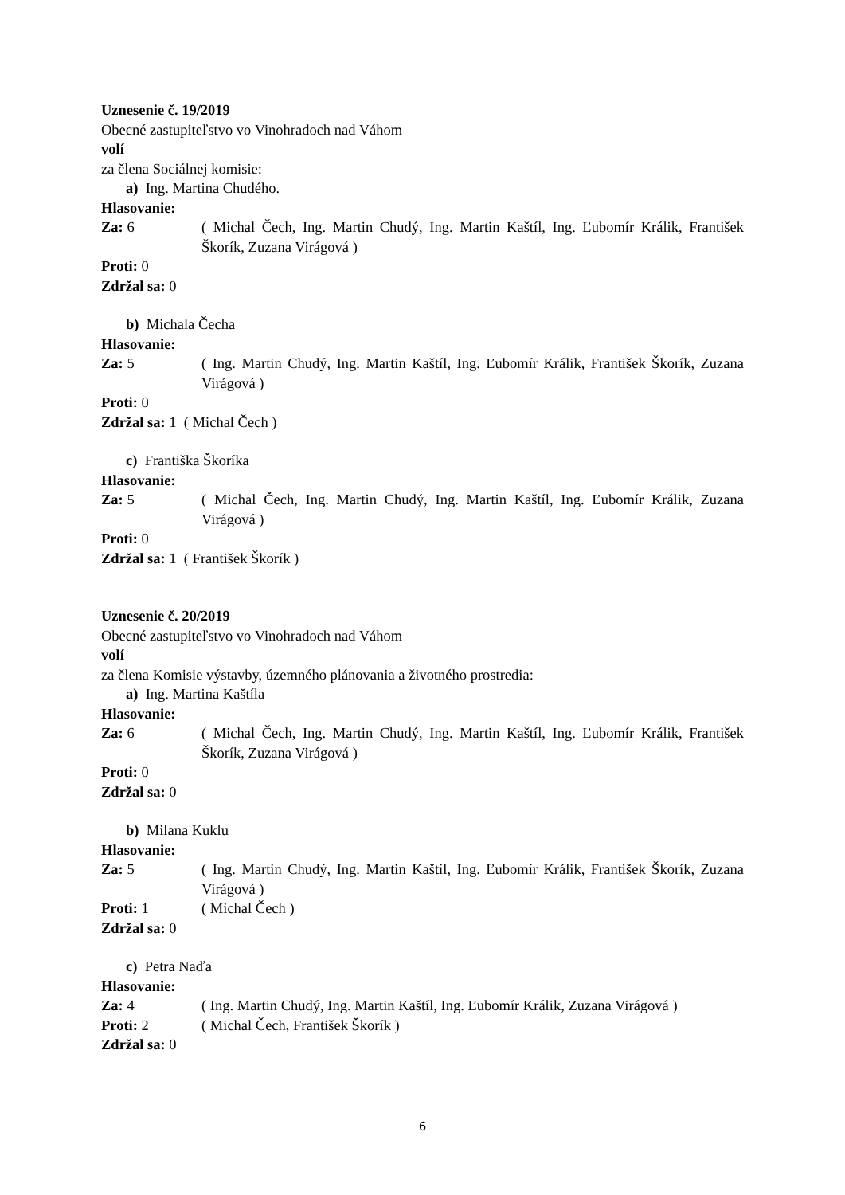Uznesenie č. 19/2019
Obecné zastupiteľstvo vo Vinohradoch nad Váhom
volí
za člena Sociálnej komisie:
a) Ing. Martina Chudého.
Hlasovanie:
Za: 6 ( Michal Čech, Ing. Martin Chudý, Ing. Martin Kaštíl, Ing. Ľubomír Králik, František Škorík, Zuzana Virágová )
Proti: 0
Zdržal sa: 0
b) Michala Čecha
Hlasovanie:
Za: 5 ( Ing. Martin Chudý, Ing. Martin Kaštíl, Ing. Ľubomír Králik, František Škorík, Zuzana Virágová )
Proti: 0
Zdržal sa: 1 ( Michal Čech )
c) Františka Škoríka
Hlasovanie:
Za: 5 ( Michal Čech, Ing. Martin Chudý, Ing. Martin Kaštíl, Ing. Ľubomír Králik, Zuzana Virágová )
Proti: 0
Zdržal sa: 1 ( František Škorík )
Uznesenie č. 20/2019
Obecné zastupiteľstvo vo Vinohradoch nad Váhom
volí
za člena Komisie výstavby, územného plánovania a životného prostredia:
a) Ing. Martina Kaštíla
Hlasovanie:
Za: 6 ( Michal Čech, Ing. Martin Chudý, Ing. Martin Kaštíl, Ing. Ľubomír Králik, František Škorík, Zuzana Virágová )
Proti: 0
Zdržal sa: 0
b) Milana Kuklu
Hlasovanie:
Za: 5 ( Ing. Martin Chudý, Ing. Martin Kaštíl, Ing. Ľubomír Králik, František Škorík, Zuzana Virágová )
Proti: 1 ( Michal Čech )
Zdržal sa: 0
c) Petra Naďa
Hlasovanie:
Za: 4 ( Ing. Martin Chudý, Ing. Martin Kaštíl, Ing. Ľubomír Králik, Zuzana Virágová )
Proti: 2 ( Michal Čech, František Škorík )
Zdržal sa: 0
6